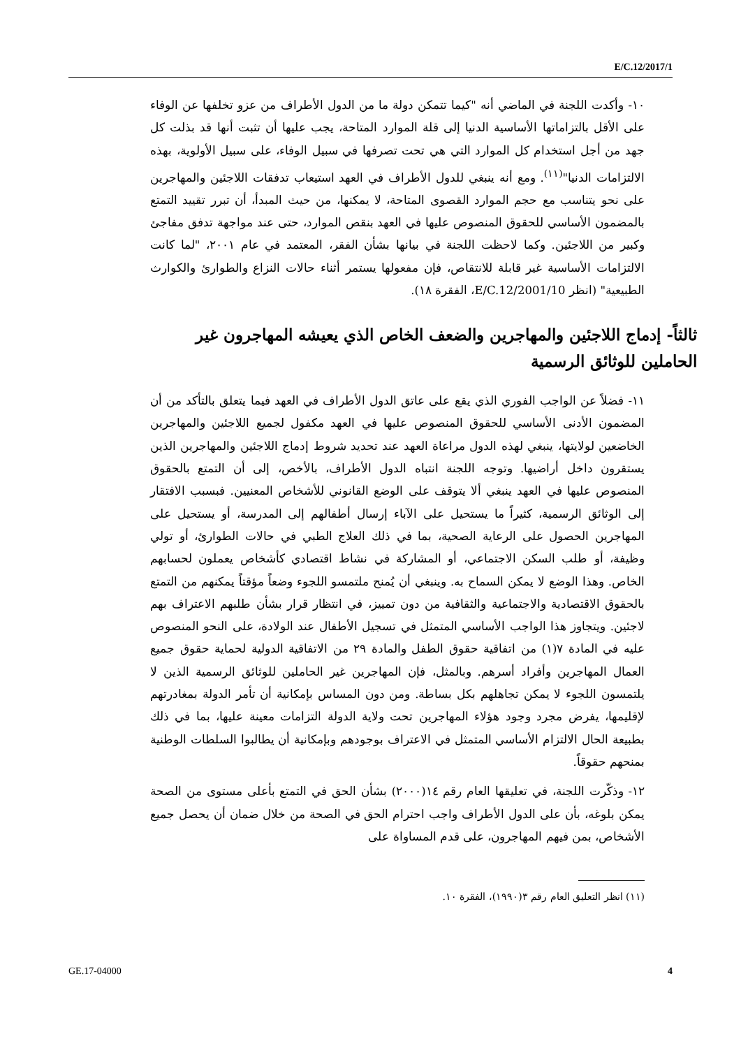E/C.12/2017/1
١٠- وأكدت اللجنة في الماضي أنه "كيما تتمكن دولة ما من الدول الأطراف من عزو تخلفها عن الوفاء على الأقل بالتزاماتها الأساسية الدنيا إلى قلة الموارد المتاحة، يجب عليها أن تثبت أنها قد بذلت كل جهد من أجل استخدام كل الموارد التي هي تحت تصرفها في سبيل الوفاء، على سبيل الأولوية، بهذه الالتزامات الدنيا"<sup>(١١)</sup>. ومع أنه ينبغي للدول الأطراف في العهد استيعاب تدفقات اللاجئين والمهاجرين على نحو يتناسب مع حجم الموارد القصوى المتاحة، لا يمكنها، من حيث المبدأ، أن تبرر تقييد التمتع بالمضمون الأساسي للحقوق المنصوص عليها في العهد بنقص الموارد، حتى عند مواجهة تدفق مفاجئ وكبير من اللاجئين. وكما لاحظت اللجنة في بيانها بشأن الفقر، المعتمد في عام ٢٠٠١، "لما كانت الالتزامات الأساسية غير قابلة للانتقاص، فإن مفعولها يستمر أثناء حالات النزاع والطوارئ والكوارث الطبيعية" (انظر E/C.12/2001/10، الفقرة ١٨).
ثالثاً- إدماج اللاجئين والمهاجرين والضعف الخاص الذي يعيشه المهاجرون غير الحاملين للوثائق الرسمية
١١- فضلاً عن الواجب الفوري الذي يقع على عاتق الدول الأطراف في العهد فيما يتعلق بالتأكد من أن المضمون الأدنى الأساسي للحقوق المنصوص عليها في العهد مكفول لجميع اللاجئين والمهاجرين الخاضعين لولايتها، ينبغي لهذه الدول مراعاة العهد عند تحديد شروط إدماج اللاجئين والمهاجرين الذين يستقرون داخل أراضيها. وتوجه اللجنة انتباه الدول الأطراف، بالأخص، إلى أن التمتع بالحقوق المنصوص عليها في العهد ينبغي ألا يتوقف على الوضع القانوني للأشخاص المعنيين. فبسبب الافتقار إلى الوثائق الرسمية، كثيراً ما يستحيل على الآباء إرسال أطفالهم إلى المدرسة، أو يستحيل على المهاجرين الحصول على الرعاية الصحية، بما في ذلك العلاج الطبي في حالات الطوارئ، أو تولي وظيفة، أو طلب السكن الاجتماعي، أو المشاركة في نشاط اقتصادي كأشخاص يعملون لحسابهم الخاص. وهذا الوضع لا يمكن السماح به. وينبغي أن يُمنح ملتمسو اللجوء وضعاً مؤقتاً يمكنهم من التمتع بالحقوق الاقتصادية والاجتماعية والثقافية من دون تمييز، في انتظار قرار بشأن طلبهم الاعتراف بهم لاجئين. ويتجاوز هذا الواجب الأساسي المتمثل في تسجيل الأطفال عند الولادة، على النحو المنصوص عليه في المادة ٧(١) من اتفاقية حقوق الطفل والمادة ٢٩ من الاتفاقية الدولية لحماية حقوق جميع العمال المهاجرين وأفراد أسرهم. وبالمثل، فإن المهاجرين غير الحاملين للوثائق الرسمية الذين لا يلتمسون اللجوء لا يمكن تجاهلهم بكل بساطة. ومن دون المساس بإمكانية أن تأمر الدولة بمغادرتهم لإقليمها، يفرض مجرد وجود هؤلاء المهاجرين تحت ولاية الدولة التزامات معينة عليها، بما في ذلك بطبيعة الحال الالتزام الأساسي المتمثل في الاعتراف بوجودهم وبإمكانية أن يطالبوا السلطات الوطنية بمنحهم حقوقاً.
١٢- وذكّرت اللجنة، في تعليقها العام رقم ١٤(٢٠٠٠) بشأن الحق في التمتع بأعلى مستوى من الصحة يمكن بلوغه، بأن على الدول الأطراف واجب احترام الحق في الصحة من خلال ضمان أن يحصل جميع الأشخاص، بمن فيهم المهاجرون، على قدم المساواة على
(١١) انظر التعليق العام رقم ٣(١٩٩٠)، الفقرة ١٠.
GE.17-04000 4